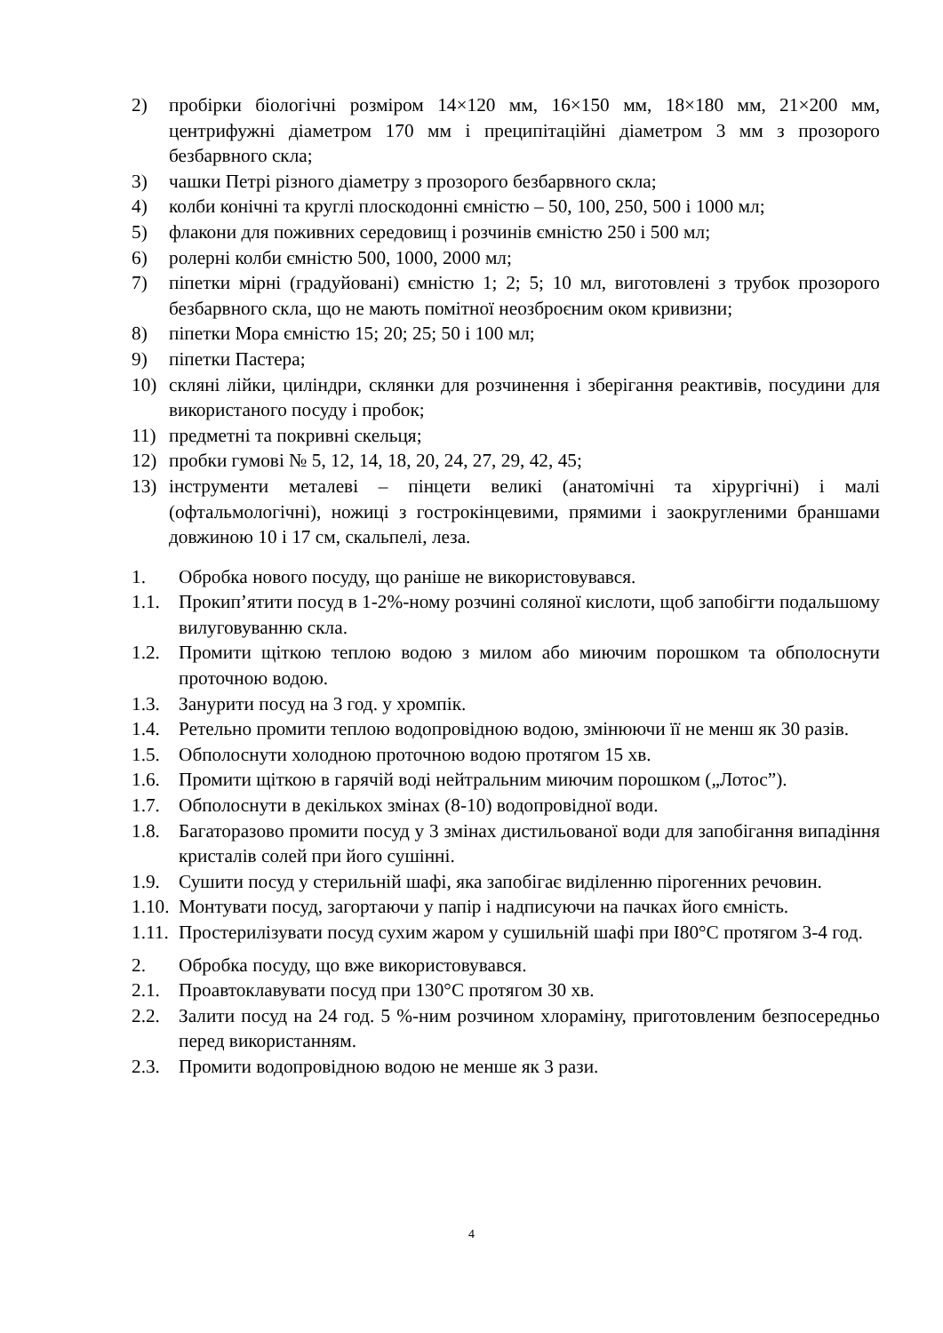2) пробірки біологічні розміром 14×120 мм, 16×150 мм, 18×180 мм, 21×200 мм, центрифужні діаметром 170 мм і преципітаційні діаметром 3 мм з прозорого безбарвного скла;
3) чашки Петрі різного діаметру з прозорого безбарвного скла;
4) колби конічні та круглі плоскодонні ємністю – 50, 100, 250, 500 і 1000 мл;
5) флакони для поживних середовищ і розчинів ємністю 250 і 500 мл;
6) ролерні колби ємністю 500, 1000, 2000 мл;
7) піпетки мірні (градуйовані) ємністю 1; 2; 5; 10 мл, виготовлені з трубок прозорого безбарвного скла, що не мають помітної неозброєним оком кривизни;
8) піпетки Мора ємністю 15; 20; 25; 50 і 100 мл;
9) піпетки Пастера;
10) скляні лійки, циліндри, склянки для розчинення і зберігання реактивів, посудини для використаного посуду і пробок;
11) предметні та покривні скельця;
12) пробки гумові № 5, 12, 14, 18, 20, 24, 27, 29, 42, 45;
13) інструменти металеві – пінцети великі (анатомічні та хірургічні) і малі (офтальмологічні), ножиці з гострокінцевими, прямими і заокругленими браншами довжиною 10 і 17 см, скальпелі, леза.
1. Обробка нового посуду, що раніше не використовувався.
1.1. Прокип’ятити посуд в 1-2%-ному розчині соляної кислоти, щоб запобігти подальшому вилуговуванню скла.
1.2. Промити щіткою теплою водою з милом або миючим порошком та обполоснути проточною водою.
1.3. Занурити посуд на 3 год. у хромпік.
1.4. Ретельно промити теплою водопровідною водою, змінюючи її не менш як 30 разів.
1.5. Обполоснути холодною проточною водою протягом 15 хв.
1.6. Промити щіткою в гарячій воді нейтральним миючим порошком („Лотос”).
1.7. Обполоснути в декількох змінах (8-10) водопровідної води.
1.8. Багаторазово промити посуд у 3 змінах дистильованої води для запобігання випадіння кристалів солей при його сушінні.
1.9. Сушити посуд у стерильній шафі, яка запобігає виділенню пірогенних речовин.
1.10. Монтувати посуд, загортаючи у папір і надписуючи на пачках його ємність.
1.11. Простерилізувати посуд сухим жаром у сушильній шафі при I80°С протягом 3-4 год.
2. Обробка посуду, що вже використовувався.
2.1. Проавтоклавувати посуд при 130°С протягом 30 хв.
2.2. Залити посуд на 24 год. 5 %-ним розчином хлораміну, приготовленим безпосередньо перед використанням.
2.3. Промити водопровідною водою не менше як 3 рази.
4